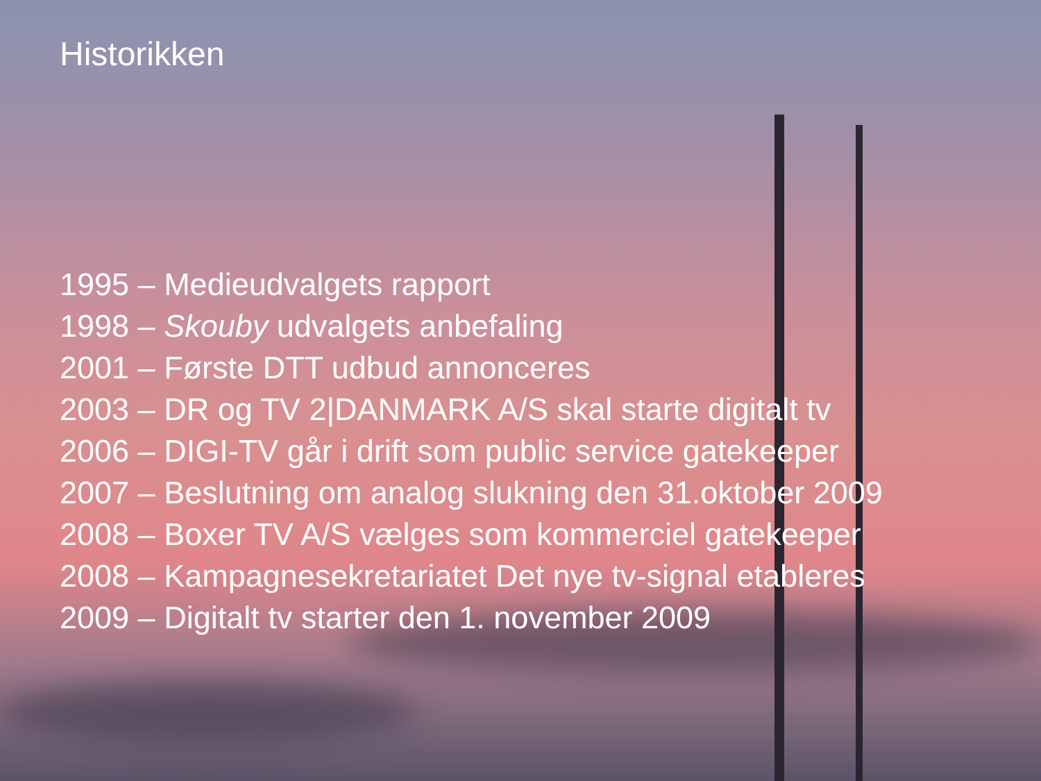Historikken
1995 – Medieudvalgets rapport
1998 – Skouby udvalgets anbefaling
2001 – Første DTT udbud annonceres
2003 – DR og TV 2|DANMARK A/S skal starte digitalt tv
2006 – DIGI-TV går i drift som public service gatekeeper
2007 – Beslutning om analog slukning den 31.oktober 2009
2008 – Boxer TV A/S vælges som kommerciel gatekeeper
2008 – Kampagnesekretariatet Det nye tv-signal etableres
2009 – Digitalt tv starter den 1. november 2009